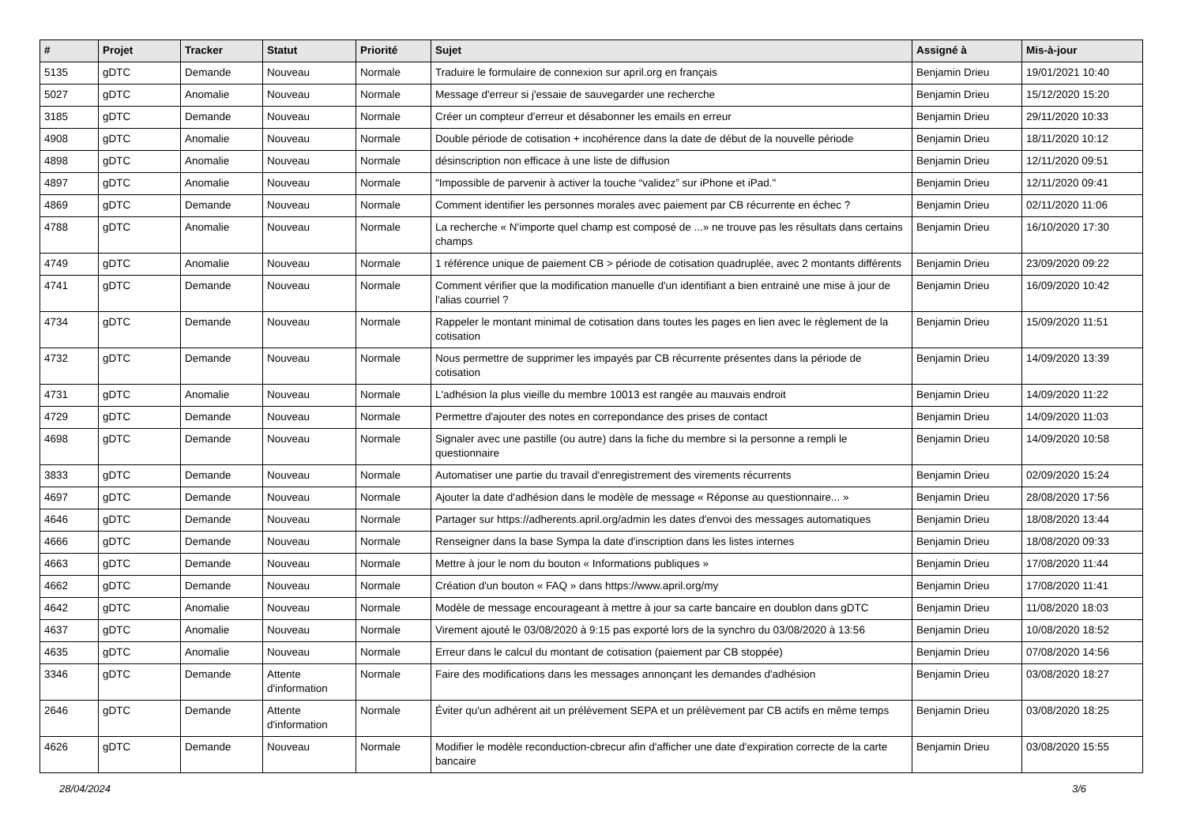| # | Projet | Tracker | Statut | Priorité | Sujet | Assigné à | Mis-à-jour |
| --- | --- | --- | --- | --- | --- | --- | --- |
| 5135 | gDTC | Demande | Nouveau | Normale | Traduire le formulaire de connexion sur april.org en français | Benjamin Drieu | 19/01/2021 10:40 |
| 5027 | gDTC | Anomalie | Nouveau | Normale | Message d'erreur si j'essaie de sauvegarder une recherche | Benjamin Drieu | 15/12/2020 15:20 |
| 3185 | gDTC | Demande | Nouveau | Normale | Créer un compteur d'erreur et désabonner les emails en erreur | Benjamin Drieu | 29/11/2020 10:33 |
| 4908 | gDTC | Anomalie | Nouveau | Normale | Double période de cotisation + incohérence dans la date de début de la nouvelle période | Benjamin Drieu | 18/11/2020 10:12 |
| 4898 | gDTC | Anomalie | Nouveau | Normale | désinscription non efficace à une liste de diffusion | Benjamin Drieu | 12/11/2020 09:51 |
| 4897 | gDTC | Anomalie | Nouveau | Normale | "Impossible de parvenir à activer la touche “validez” sur iPhone et iPad." | Benjamin Drieu | 12/11/2020 09:41 |
| 4869 | gDTC | Demande | Nouveau | Normale | Comment identifier les personnes morales avec paiement par CB récurrente en échec ? | Benjamin Drieu | 02/11/2020 11:06 |
| 4788 | gDTC | Anomalie | Nouveau | Normale | La recherche « N'importe quel champ est composé de ...» ne trouve pas les résultats dans certains champs | Benjamin Drieu | 16/10/2020 17:30 |
| 4749 | gDTC | Anomalie | Nouveau | Normale | 1 référence unique de paiement CB > période de cotisation quadruplée, avec 2 montants différents | Benjamin Drieu | 23/09/2020 09:22 |
| 4741 | gDTC | Demande | Nouveau | Normale | Comment vérifier que la modification manuelle d'un identifiant a bien entrainé une mise à jour de l'alias courriel ? | Benjamin Drieu | 16/09/2020 10:42 |
| 4734 | gDTC | Demande | Nouveau | Normale | Rappeler le montant minimal de cotisation dans toutes les pages en lien avec le règlement de la cotisation | Benjamin Drieu | 15/09/2020 11:51 |
| 4732 | gDTC | Demande | Nouveau | Normale | Nous permettre de supprimer les impayés par CB récurrente présentes dans la période de cotisation | Benjamin Drieu | 14/09/2020 13:39 |
| 4731 | gDTC | Anomalie | Nouveau | Normale | L'adhésion la plus vieille du membre 10013 est rangée au mauvais endroit | Benjamin Drieu | 14/09/2020 11:22 |
| 4729 | gDTC | Demande | Nouveau | Normale | Permettre d'ajouter des notes en correpondance des prises de contact | Benjamin Drieu | 14/09/2020 11:03 |
| 4698 | gDTC | Demande | Nouveau | Normale | Signaler avec une pastille (ou autre) dans la fiche du membre si la personne a rempli le questionnaire | Benjamin Drieu | 14/09/2020 10:58 |
| 3833 | gDTC | Demande | Nouveau | Normale | Automatiser une partie du travail d'enregistrement des virements récurrents | Benjamin Drieu | 02/09/2020 15:24 |
| 4697 | gDTC | Demande | Nouveau | Normale | Ajouter la date d'adhésion dans le modèle de message « Réponse au questionnaire... » | Benjamin Drieu | 28/08/2020 17:56 |
| 4646 | gDTC | Demande | Nouveau | Normale | Partager sur https://adherents.april.org/admin les dates d'envoi des messages automatiques | Benjamin Drieu | 18/08/2020 13:44 |
| 4666 | gDTC | Demande | Nouveau | Normale | Renseigner dans la base Sympa la date d'inscription dans les listes internes | Benjamin Drieu | 18/08/2020 09:33 |
| 4663 | gDTC | Demande | Nouveau | Normale | Mettre à jour le nom du bouton « Informations publiques » | Benjamin Drieu | 17/08/2020 11:44 |
| 4662 | gDTC | Demande | Nouveau | Normale | Création d'un bouton « FAQ » dans https://www.april.org/my | Benjamin Drieu | 17/08/2020 11:41 |
| 4642 | gDTC | Anomalie | Nouveau | Normale | Modèle de message encourageant à mettre à jour sa carte bancaire en doublon dans gDTC | Benjamin Drieu | 11/08/2020 18:03 |
| 4637 | gDTC | Anomalie | Nouveau | Normale | Virement ajouté le 03/08/2020 à 9:15 pas exporté lors de la synchro du 03/08/2020 à 13:56 | Benjamin Drieu | 10/08/2020 18:52 |
| 4635 | gDTC | Anomalie | Nouveau | Normale | Erreur dans le calcul du montant de cotisation (paiement par CB stoppée) | Benjamin Drieu | 07/08/2020 14:56 |
| 3346 | gDTC | Demande | Attente d'information | Normale | Faire des modifications dans les messages annonçant les demandes d'adhésion | Benjamin Drieu | 03/08/2020 18:27 |
| 2646 | gDTC | Demande | Attente d'information | Normale | Éviter qu'un adhérent ait un prélèvement SEPA et un prélèvement par CB actifs en même temps | Benjamin Drieu | 03/08/2020 18:25 |
| 4626 | gDTC | Demande | Nouveau | Normale | Modifier le modèle reconduction-cbrecur afin d'afficher une date d'expiration correcte de la carte bancaire | Benjamin Drieu | 03/08/2020 15:55 |
28/04/2024 3/6